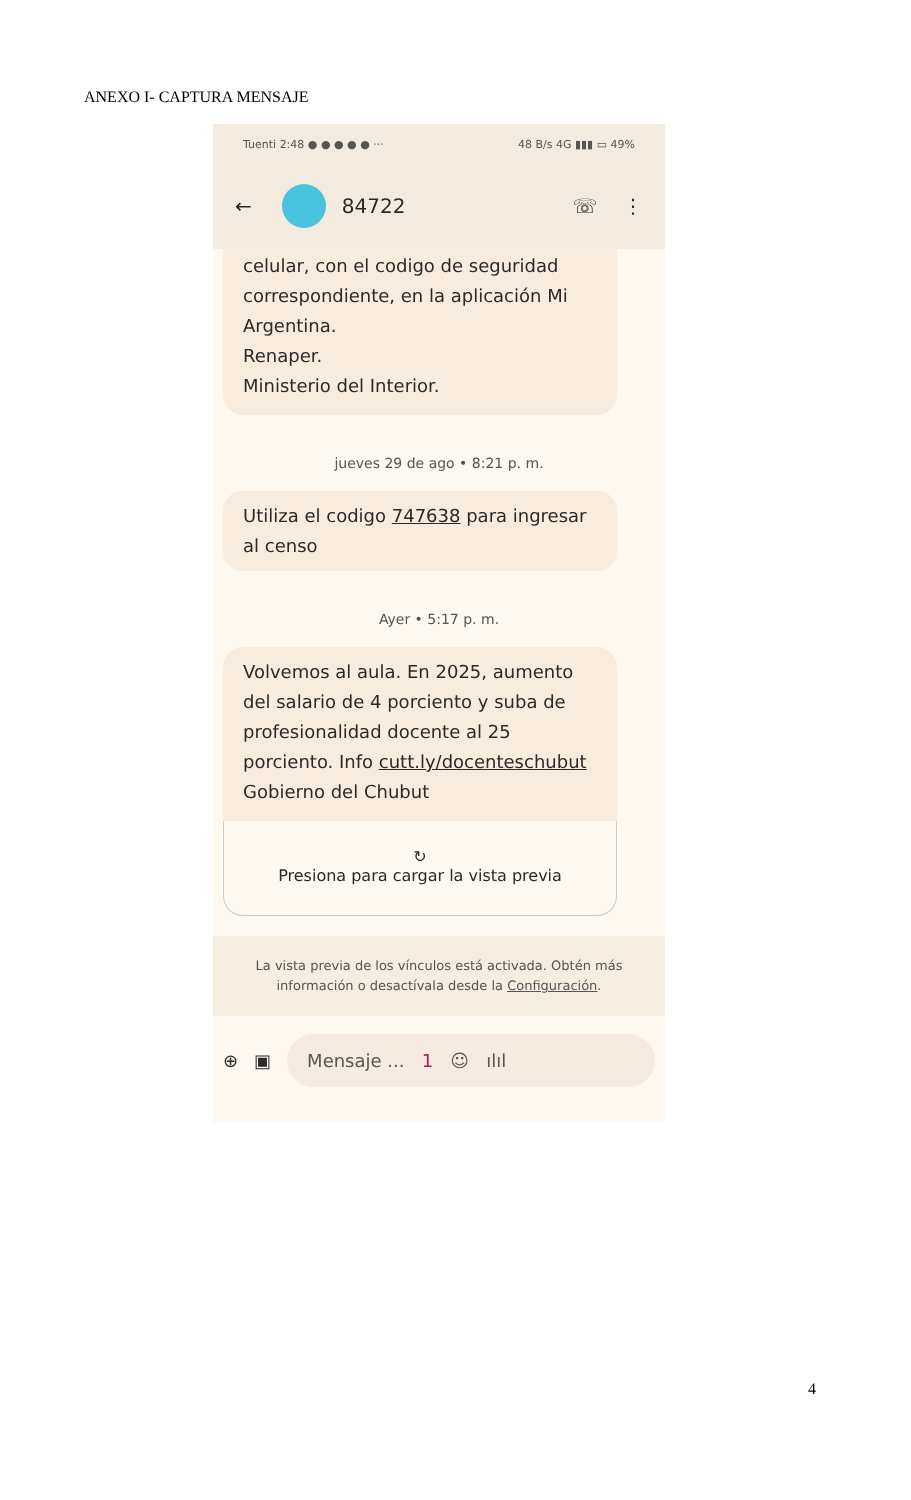ANEXO I- CAPTURA MENSAJE
Tuenti 2:48 ● ● ● ● ● ··· 48 B/s 4G ▮▮▮ ▭ 49%
← 84722 ☏ ⋮
celular, con el codigo de seguridad correspondiente, en la aplicación Mi Argentina.
Renaper.
Ministerio del Interior.
jueves 29 de ago • 8:21 p. m.
Utiliza el codigo 747638 para ingresar al censo
Ayer • 5:17 p. m.
Volvemos al aula. En 2025, aumento del salario de 4 porciento y suba de profesionalidad docente al 25 porciento. Info cutt.ly/docenteschubut Gobierno del Chubut
↻
Presiona para cargar la vista previa
La vista previa de los vínculos está activada. Obtén más información o desactívala desde la Configuración.
⊕ ▣
Mensaje ... 1 ☺ ılıl
4